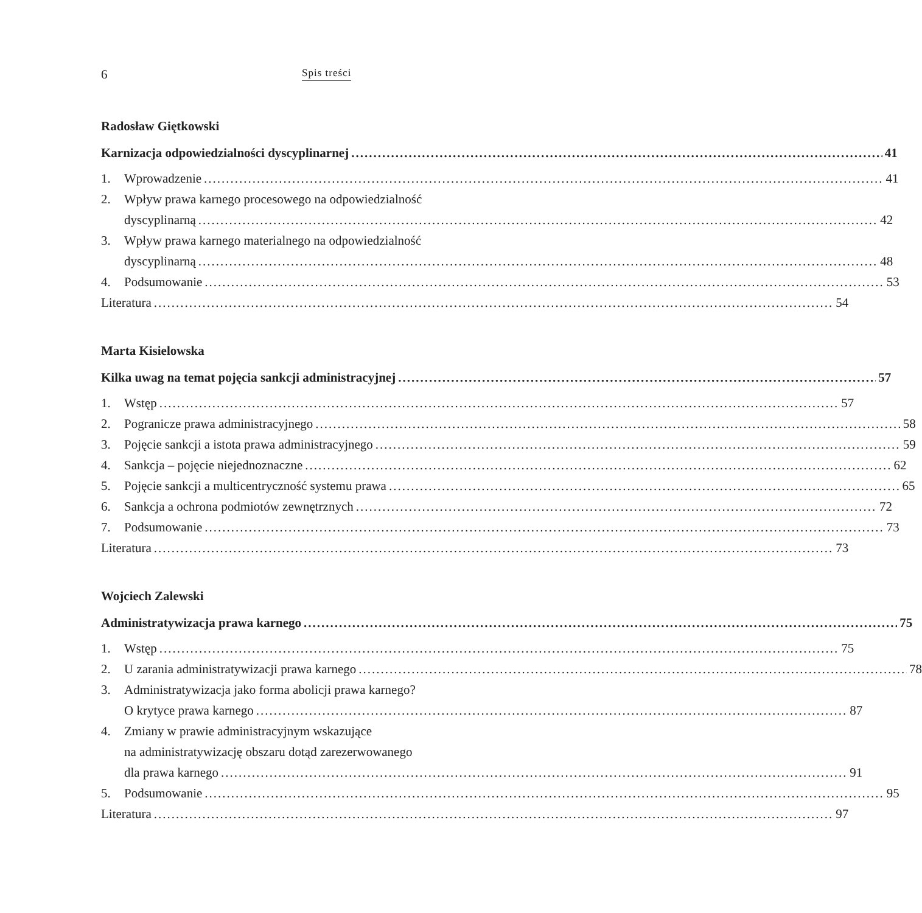6 Spis treści
Radosław Giętkowski
Karnizacja odpowiedzialności dyscyplinarnej 41
1. Wprowadzenie 41
2. Wpływ prawa karnego procesowego na odpowiedzialność
dyscyplinarną 42
3. Wpływ prawa karnego materialnego na odpowiedzialność
dyscyplinarną 48
4. Podsumowanie 53
Literatura 54
Marta Kisielowska
Kilka uwag na temat pojęcia sankcji administracyjnej 57
1. Wstęp 57
2. Pogranicze prawa administracyjnego 58
3. Pojęcie sankcji a istota prawa administracyjnego 59
4. Sankcja – pojęcie niejednoznaczne 62
5. Pojęcie sankcji a multicentryczność systemu prawa 65
6. Sankcja a ochrona podmiotów zewnętrznych 72
7. Podsumowanie 73
Literatura 73
Wojciech Zalewski
Administratywizacja prawa karnego 75
1. Wstęp 75
2. U zarania administratywizacji prawa karnego 78
3. Administratywizacja jako forma abolicji prawa karnego?
O krytyce prawa karnego 87
4. Zmiany w prawie administracyjnym wskazujące
na administratywizację obszaru dotąd zarezerwowanego
dla prawa karnego 91
5. Podsumowanie 95
Literatura 97